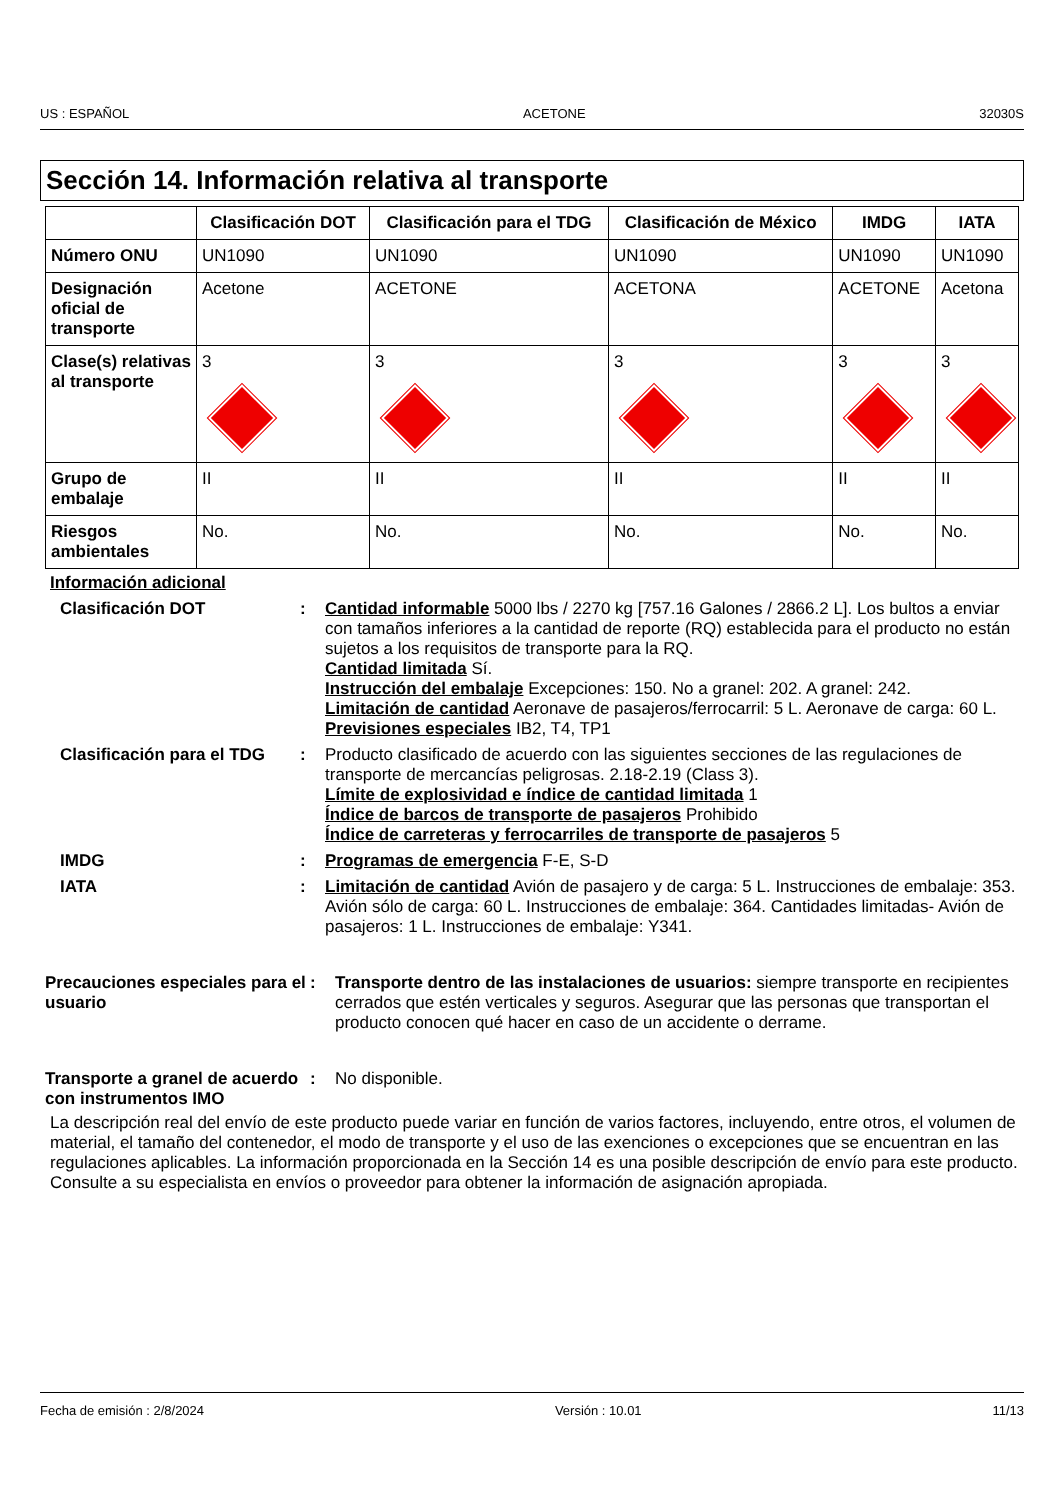US : ESPAÑOL ACETONE 32030S
Sección 14. Información relativa al transporte
| | Clasificación DOT | Clasificación para el TDG | Clasificación de México | IMDG | IATA |
| --- | --- | --- | --- | --- | --- |
| Número ONU | UN1090 | UN1090 | UN1090 | UN1090 | UN1090 |
| Designación oficial de transporte | Acetone | ACETONE | ACETONA | ACETONE | Acetona |
| Clase(s) relativas al transporte | 3 | 3 | 3 | 3 | 3 |
| Grupo de embalaje | II | II | II | II | II |
| Riesgos ambientales | No. | No. | No. | No. | No. |
Información adicional
Clasificación DOT : Cantidad informable 5000 lbs / 2270 kg [757.16 Galones / 2866.2 L]. Los bultos a enviar con tamaños inferiores a la cantidad de reporte (RQ) establecida para el producto no están sujetos a los requisitos de transporte para la RQ.
Cantidad limitada Sí.
Instrucción del embalaje Excepciones: 150. No a granel: 202. A granel: 242.
Limitación de cantidad Aeronave de pasajeros/ferrocarril: 5 L. Aeronave de carga: 60 L.
Previsiones especiales IB2, T4, TP1
Clasificación para el TDG
: Producto clasificado de acuerdo con las siguientes secciones de las regulaciones de transporte de mercancías peligrosas. 2.18-2.19 (Class 3).
Límite de explosividad e índice de cantidad limitada 1
Índice de barcos de transporte de pasajeros Prohibido
Índice de carreteras y ferrocarriles de transporte de pasajeros 5
IMDG : Programas de emergencia F-E, S-D
IATA : Limitación de cantidad Avión de pasajero y de carga: 5 L. Instrucciones de embalaje: 353. Avión sólo de carga: 60 L. Instrucciones de embalaje: 364. Cantidades limitadas- Avión de pasajeros: 1 L. Instrucciones de embalaje: Y341.
Precauciones especiales para el usuario
: Transporte dentro de las instalaciones de usuarios: siempre transporte en recipientes cerrados que estén verticales y seguros. Asegurar que las personas que transportan el producto conocen qué hacer en caso de un accidente o derrame.
Transporte a granel de acuerdo con instrumentos IMO
: No disponible.
La descripción real del envío de este producto puede variar en función de varios factores, incluyendo, entre otros, el volumen de material, el tamaño del contenedor, el modo de transporte y el uso de las exenciones o excepciones que se encuentran en las regulaciones aplicables. La información proporcionada en la Sección 14 es una posible descripción de envío para este producto. Consulte a su especialista en envíos o proveedor para obtener la información de asignación apropiada.
Fecha de emisión : 2/8/2024 Versión : 10.01 11/13